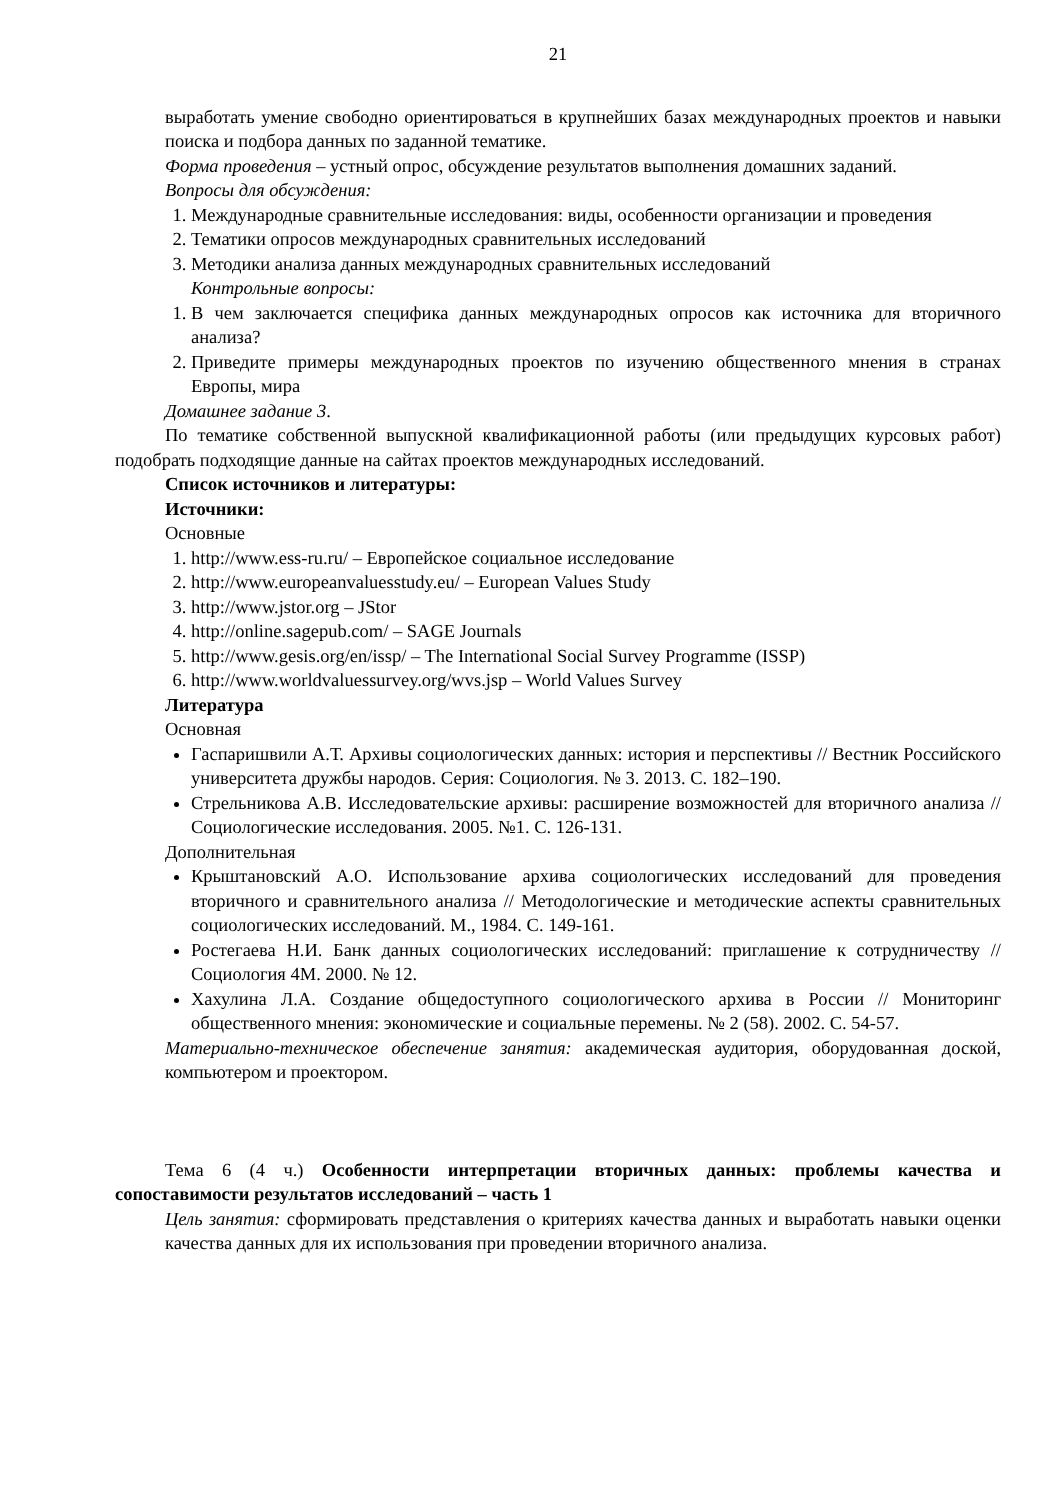21
выработать умение свободно ориентироваться в крупнейших базах международных проектов и навыки поиска и подбора данных по заданной тематике.
Форма проведения – устный опрос, обсуждение результатов выполнения домашних заданий.
Вопросы для обсуждения:
1. Международные сравнительные исследования: виды, особенности организации и проведения
2. Тематики опросов международных сравнительных исследований
3. Методики анализа данных международных сравнительных исследований
Контрольные вопросы:
1. В чем заключается специфика данных международных опросов как источника для вторичного анализа?
2. Приведите примеры международных проектов по изучению общественного мнения в странах Европы, мира
Домашнее задание 3.
По тематике собственной выпускной квалификационной работы (или предыдущих курсовых работ) подобрать подходящие данные на сайтах проектов международных исследований.
Список источников и литературы:
Источники:
Основные
1. http://www.ess-ru.ru/ – Европейское социальное исследование
2. http://www.europeanvaluesstudy.eu/ – European Values Study
3. http://www.jstor.org – JStor
4. http://online.sagepub.com/ – SAGE Journals
5. http://www.gesis.org/en/issp/ – The International Social Survey Programme (ISSP)
6. http://www.worldvaluessurvey.org/wvs.jsp – World Values Survey
Литература
Основная
Гаспаришвили А.Т. Архивы социологических данных: история и перспективы // Вестник Российского университета дружбы народов. Серия: Социология. № 3. 2013. С. 182–190.
Стрельникова А.В. Исследовательские архивы: расширение возможностей для вторичного анализа // Социологические исследования. 2005. №1. С. 126-131.
Дополнительная
Крыштановский А.О. Использование архива социологических исследований для проведения вторичного и сравнительного анализа // Методологические и методические аспекты сравнительных социологических исследований. М., 1984. С. 149-161.
Ростегаева Н.И. Банк данных социологических исследований: приглашение к сотрудничеству // Социология 4М. 2000. № 12.
Хахулина Л.А. Создание общедоступного социологического архива в России // Мониторинг общественного мнения: экономические и социальные перемены. № 2 (58). 2002. С. 54-57.
Материально-техническое обеспечение занятия: академическая аудитория, оборудованная доской, компьютером и проектором.
Тема 6 (4 ч.) Особенности интерпретации вторичных данных: проблемы качества и сопоставимости результатов исследований – часть 1
Цель занятия: сформировать представления о критериях качества данных и выработать навыки оценки качества данных для их использования при проведении вторичного анализа.